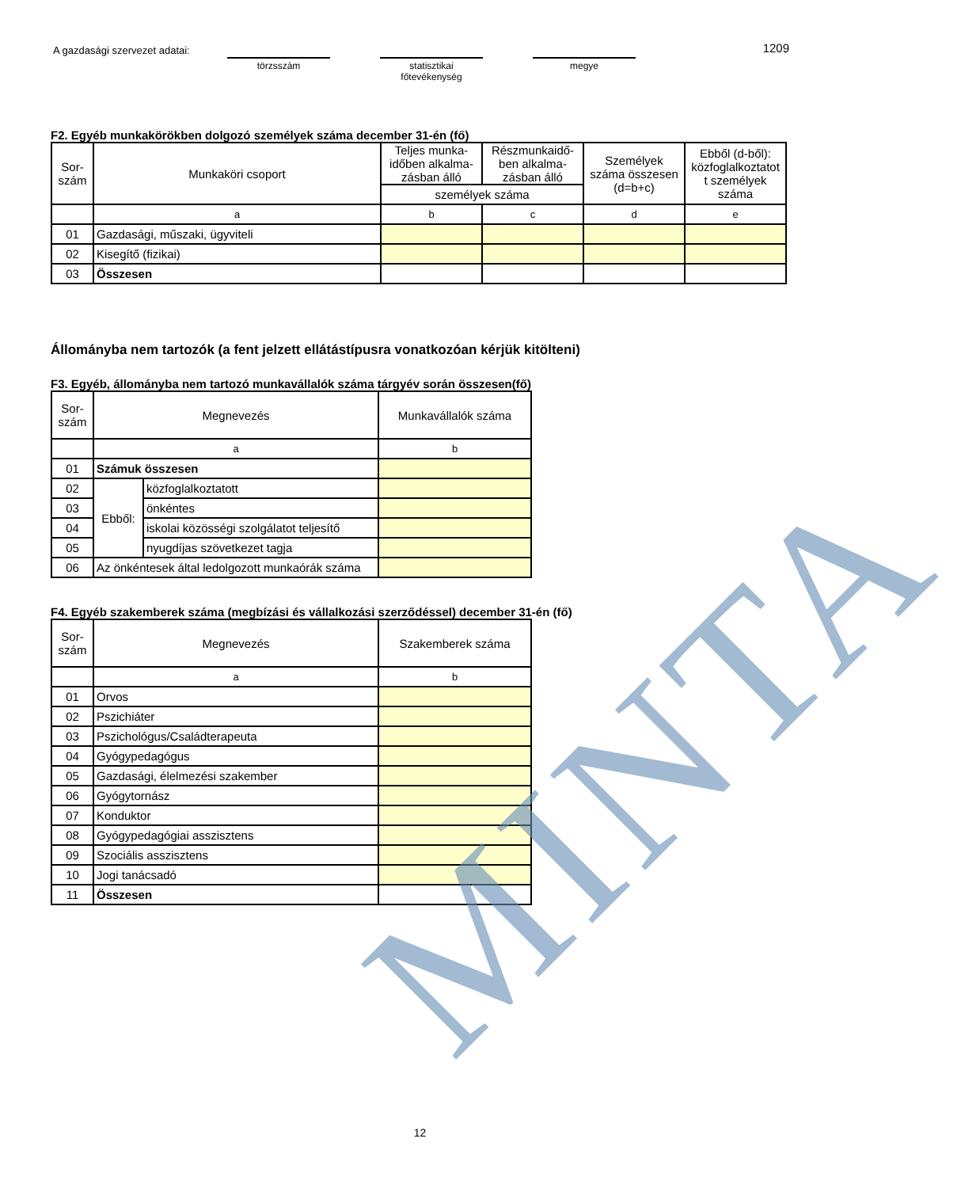A gazdasági szervezet adatai:
törzsszám
statisztikai főtevékenység
megye
1209
F2. Egyéb munkakörökben dolgozó személyek száma december 31-én (fő)
| Sor- szám | Munkaköri csoport | Teljes munka- időben alkalma- zásban álló | Részmunkaidő- ben alkalma- zásban álló | Személyek száma összesen (d=b+c) | Ebből (d-ből): közfoglalkoztatot t személyek száma |
| --- | --- | --- | --- | --- | --- |
| | | személyek száma | | | |
| | a | b | c | d | e |
| 01 | Gazdasági, műszaki, ügyviteli | | | | |
| 02 | Kisegítő (fizikai) | | | | |
| 03 | Összesen | | | | |
Állományba nem tartozók (a fent jelzett ellátástípusra vonatkozóan kérjük kitölteni)
F3. Egyéb, állományba nem tartozó munkavállalók száma tárgyév során összesen(fő)
| Sor- szám | Megnevezés | | Munkavállalók száma |
| --- | --- | --- | --- |
| | a | | b |
| 01 | Számuk összesen | | |
| 02 | Ebből: | közfoglalkoztatott | |
| 03 | | önkéntes | |
| 04 | | iskolai közösségi szolgálatot teljesítő | |
| 05 | | nyugdíjas szövetkezet tagja | |
| 06 | Az önkéntesek által ledolgozott munkaórák száma | | |
F4. Egyéb szakemberek száma (megbízási és vállalkozási szerződéssel) december 31-én (fő)
| Sor- szám | Megnevezés | Szakemberek száma |
| --- | --- | --- |
| | a | b |
| 01 | Orvos | |
| 02 | Pszichiáter | |
| 03 | Pszichológus/Családterapeuta | |
| 04 | Gyógypedagógus | |
| 05 | Gazdasági, élelmezési szakember | |
| 06 | Gyógytornász | |
| 07 | Konduktor | |
| 08 | Gyógypedagógiai asszisztens | |
| 09 | Szociális asszisztens | |
| 10 | Jogi tanácsadó | |
| 11 | Összesen | |
MINTA
12